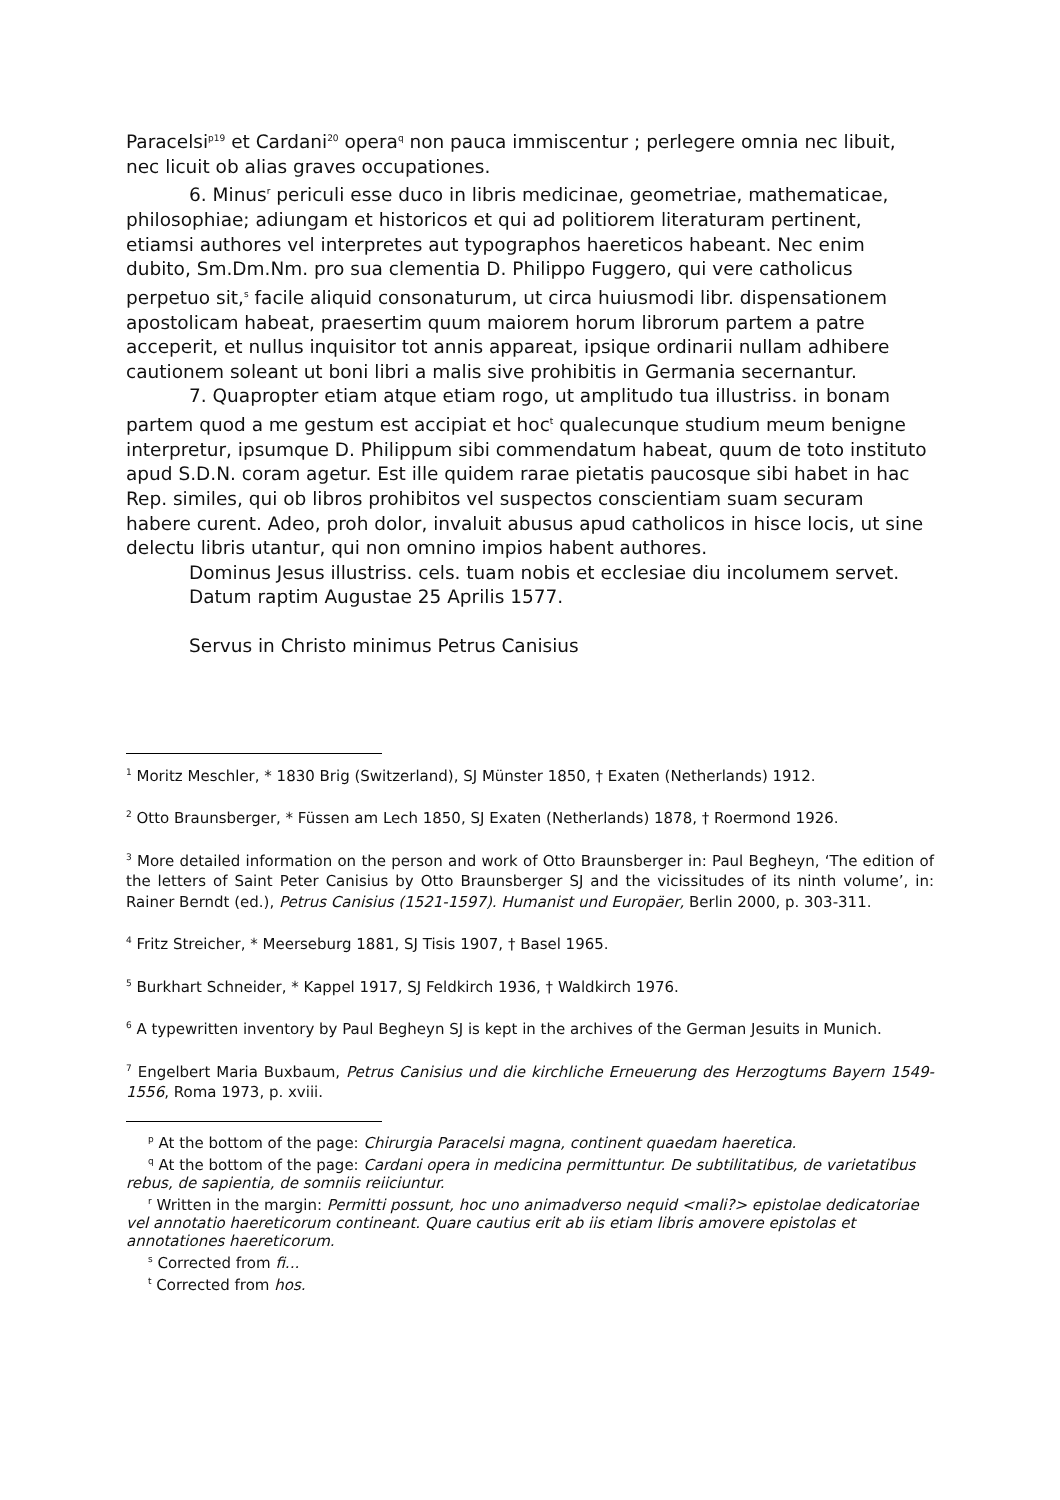Paracelsi<sup>p19</sup> et Cardani<sup>20</sup> opera<sup>q</sup> non pauca immiscentur ; perlegere omnia nec libuit, nec licuit ob alias graves occupationes.
6. Minus<sup>r</sup> periculi esse duco in libris medicinae, geometriae, mathematicae, philosophiae; adiungam et historicos et qui ad politiorem literaturam pertinent, etiamsi authores vel interpretes aut typographos haereticos habeant. Nec enim dubito, Sm.Dm.Nm. pro sua clementia D. Philippo Fuggero, qui vere catholicus perpetuo sit,<sup>s</sup> facile aliquid consonaturum, ut circa huiusmodi libr. dispensationem apostolicam habeat, praesertim quum maiorem horum librorum partem a patre acceperit, et nullus inquisitor tot annis appareat, ipsique ordinarii nullam adhibere cautionem soleant ut boni libri a malis sive prohibitis in Germania secernantur.
7. Quapropter etiam atque etiam rogo, ut amplitudo tua illustriss. in bonam partem quod a me gestum est accipiat et hoc<sup>t</sup> qualecunque studium meum benigne interpretur, ipsumque D. Philippum sibi commendatum habeat, quum de toto instituto apud S.D.N. coram agetur. Est ille quidem rarae pietatis paucosque sibi habet in hac Rep. similes, qui ob libros prohibitos vel suspectos conscientiam suam securam habere curent. Adeo, proh dolor, invaluit abusus apud catholicos in hisce locis, ut sine delectu libris utantur, qui non omnino impios habent authores.
Dominus Jesus illustriss. cels. tuam nobis et ecclesiae diu incolumem servet.
Datum raptim Augustae 25 Aprilis 1577.
Servus in Christo minimus Petrus Canisius
<sup>1</sup> Moritz Meschler, * 1830 Brig (Switzerland), SJ Münster 1850, † Exaten (Netherlands) 1912.
<sup>2</sup> Otto Braunsberger, * Füssen am Lech 1850, SJ Exaten (Netherlands) 1878, † Roermond 1926.
<sup>3</sup> More detailed information on the person and work of Otto Braunsberger in: Paul Begheyn, ‘The edition of the letters of Saint Peter Canisius by Otto Braunsberger SJ and the vicissitudes of its ninth volume’, in: Rainer Berndt (ed.), Petrus Canisius (1521-1597). Humanist und Europäer, Berlin 2000, p. 303-311.
<sup>4</sup> Fritz Streicher, * Meerseburg 1881, SJ Tisis 1907, † Basel 1965.
<sup>5</sup> Burkhart Schneider, * Kappel 1917, SJ Feldkirch 1936, † Waldkirch 1976.
<sup>6</sup> A typewritten inventory by Paul Begheyn SJ is kept in the archives of the German Jesuits in Munich.
<sup>7</sup> Engelbert Maria Buxbaum, Petrus Canisius und die kirchliche Erneuerung des Herzogtums Bayern 1549-1556, Roma 1973, p. xviii.
<sup>p</sup> At the bottom of the page: Chirurgia Paracelsi magna, continent quaedam haeretica.
<sup>q</sup> At the bottom of the page: Cardani opera in medicina permittuntur. De subtilitatibus, de varietatibus rebus, de sapientia, de somniis reiiciuntur.
<sup>r</sup> Written in the margin: Permitti possunt, hoc uno animadverso nequid <mali?> epistolae dedicatoriae vel annotatio haereticorum contineant. Quare cautius erit ab iis etiam libris amovere epistolas et annotationes haereticorum.
<sup>s</sup> Corrected from fi...
<sup>t</sup> Corrected from hos.